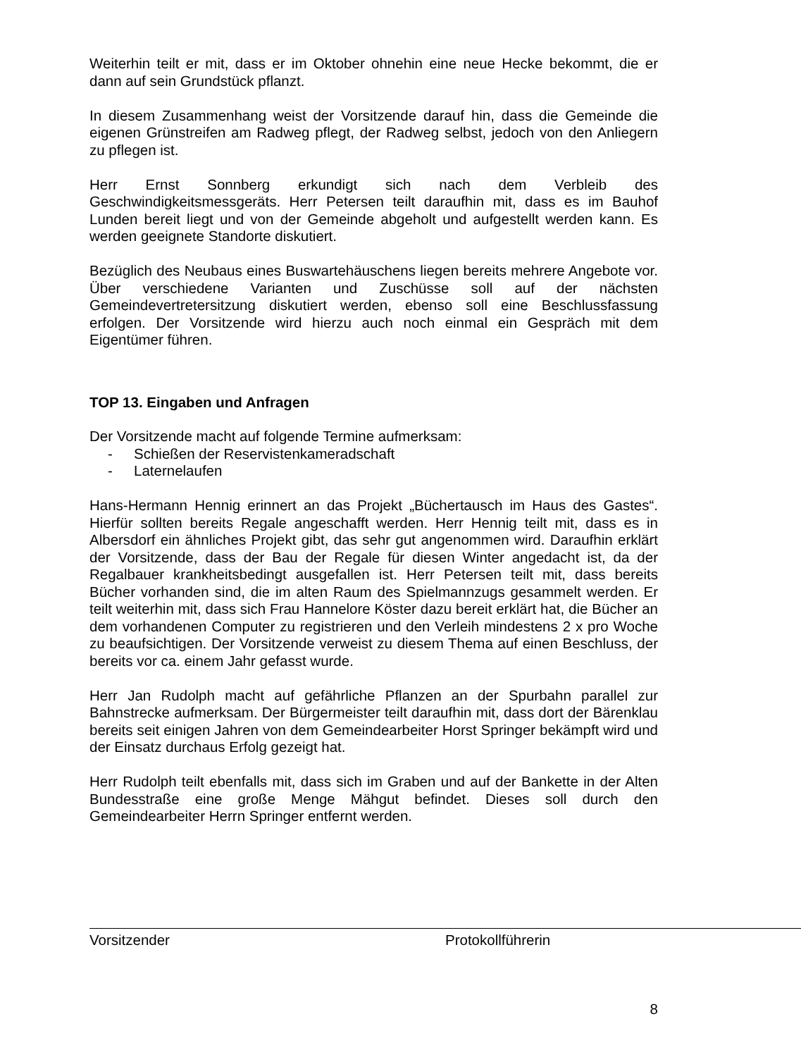Weiterhin teilt er mit, dass er im Oktober ohnehin eine neue Hecke bekommt, die er dann auf sein Grundstück pflanzt.
In diesem Zusammenhang weist der Vorsitzende darauf hin, dass die Gemeinde die eigenen Grünstreifen am Radweg pflegt, der Radweg selbst, jedoch von den Anliegern zu pflegen ist.
Herr Ernst Sonnberg erkundigt sich nach dem Verbleib des Geschwindigkeitsmessgeräts. Herr Petersen teilt daraufhin mit, dass es im Bauhof Lunden bereit liegt und von der Gemeinde abgeholt und aufgestellt werden kann. Es werden geeignete Standorte diskutiert.
Bezüglich des Neubaus eines Buswartehäuschens liegen bereits mehrere Angebote vor. Über verschiedene Varianten und Zuschüsse soll auf der nächsten Gemeindevertretersitzung diskutiert werden, ebenso soll eine Beschlussfassung erfolgen. Der Vorsitzende wird hierzu auch noch einmal ein Gespräch mit dem Eigentümer führen.
TOP 13. Eingaben und Anfragen
Der Vorsitzende macht auf folgende Termine aufmerksam:
- Schießen der Reservistenkameradschaft
- Laternelaufen
Hans-Hermann Hennig erinnert an das Projekt „Büchertausch im Haus des Gastes“. Hierfür sollten bereits Regale angeschafft werden. Herr Hennig teilt mit, dass es in Albersdorf ein ähnliches Projekt gibt, das sehr gut angenommen wird. Daraufhin erklärt der Vorsitzende, dass der Bau der Regale für diesen Winter angedacht ist, da der Regalbauer krankheitsbedingt ausgefallen ist. Herr Petersen teilt mit, dass bereits Bücher vorhanden sind, die im alten Raum des Spielmannzugs gesammelt werden. Er teilt weiterhin mit, dass sich Frau Hannelore Köster dazu bereit erklärt hat, die Bücher an dem vorhandenen Computer zu registrieren und den Verleih mindestens 2 x pro Woche zu beaufsichtigen. Der Vorsitzende verweist zu diesem Thema auf einen Beschluss, der bereits vor ca. einem Jahr gefasst wurde.
Herr Jan Rudolph macht auf gefährliche Pflanzen an der Spurbahn parallel zur Bahnstrecke aufmerksam. Der Bürgermeister teilt daraufhin mit, dass dort der Bärenklau bereits seit einigen Jahren von dem Gemeindearbeiter Horst Springer bekämpft wird und der Einsatz durchaus Erfolg gezeigt hat.
Herr Rudolph teilt ebenfalls mit, dass sich im Graben und auf der Bankette in der Alten Bundesstraße eine große Menge Mähgut befindet. Dieses soll durch den Gemeindearbeiter Herrn Springer entfernt werden.
Vorsitzender Protokollführerin
8